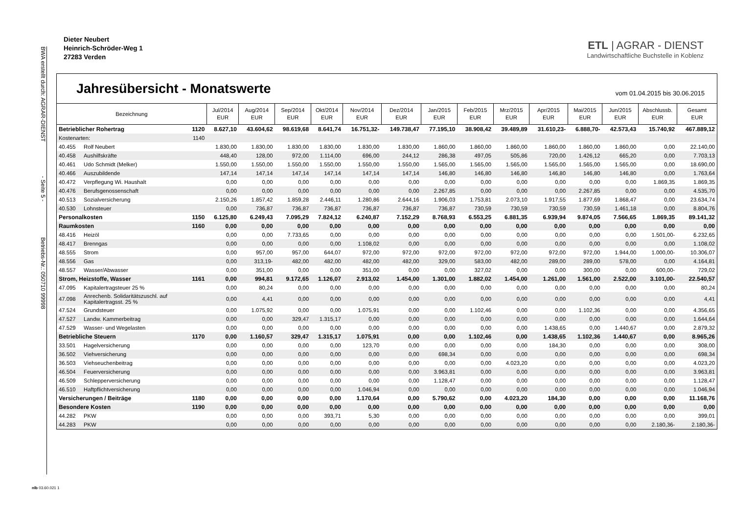BWA erstellt durch: AGRAR-DIENST - Seite 5 - Betriebs-Nr.: 050710 99998
Dieter Neubert
Heinrich-Schröder-Weg 1
27283 Verden
ETL | AGRAR - DIENST
Landwirtschaftliche Buchstelle in Koblenz
Jahresübersicht - Monatswerte
vom 01.04.2015 bis 30.06.2015
| Bezeichnung | | | Jul/2014 EUR | Aug/2014 EUR | Sep/2014 EUR | Okt/2014 EUR | Nov/2014 EUR | Dez/2014 EUR | Jan/2015 EUR | Feb/2015 EUR | Mrz/2015 EUR | Apr/2015 EUR | Mai/2015 EUR | Jun/2015 EUR | Abschlussb. EUR | Gesamt EUR |
| --- | --- | --- | --- | --- | --- | --- | --- | --- | --- | --- | --- | --- | --- | --- | --- | --- |
| Betrieblicher Rohertrag | | 1120 | 8.627,10 | 43.604,62 | 98.619,68 | 8.641,74 | 16.751,32- | 149.738,47 | 77.195,10 | 38.908,42 | 39.489,89 | 31.610,23- | 6.888,70- | 42.573,43 | 15.740,92 | 467.889,12 |
| Kostenarten: | | 1140 | | | | | | | | | | | | | | |
| 40.455 | Rolf Neubert | | 1.830,00 | 1.830,00 | 1.830,00 | 1.830,00 | 1.830,00 | 1.830,00 | 1.860,00 | 1.860,00 | 1.860,00 | 1.860,00 | 1.860,00 | 1.860,00 | 0,00 | 22.140,00 |
| 40.458 | Aushilfskräfte | | 448,40 | 128,00 | 972,00 | 1.114,00 | 696,00 | 244,12 | 286,38 | 497,05 | 505,86 | 720,00 | 1.426,12 | 665,20 | 0,00 | 7.703,13 |
| 40.461 | Udo Schmidt (Melker) | | 1.550,00 | 1.550,00 | 1.550,00 | 1.550,00 | 1.550,00 | 1.550,00 | 1.565,00 | 1.565,00 | 1.565,00 | 1.565,00 | 1.565,00 | 1.565,00 | 0,00 | 18.690,00 |
| 40.466 | Auszubildende | | 147,14 | 147,14 | 147,14 | 147,14 | 147,14 | 147,14 | 146,80 | 146,80 | 146,80 | 146,80 | 146,80 | 146,80 | 0,00 | 1.763,64 |
| 40.472 | Verpflegung Wi. Haushalt | | 0,00 | 0,00 | 0,00 | 0,00 | 0,00 | 0,00 | 0,00 | 0,00 | 0,00 | 0,00 | 0,00 | 0,00 | 1.869,35 | 1.869,35 |
| 40.476 | Berufsgenossenschaft | | 0,00 | 0,00 | 0,00 | 0,00 | 0,00 | 0,00 | 2.267,85 | 0,00 | 0,00 | 0,00 | 2.267,85 | 0,00 | 0,00 | 4.535,70 |
| 40.513 | Sozialversicherung | | 2.150,26 | 1.857,42 | 1.859,28 | 2.446,11 | 1.280,86 | 2.644,16 | 1.906,03 | 1.753,81 | 2.073,10 | 1.917,55 | 1.877,69 | 1.868,47 | 0,00 | 23.634,74 |
| 40.530 | Lohnsteuer | | 0,00 | 736,87 | 736,87 | 736,87 | 736,87 | 736,87 | 736,87 | 730,59 | 730,59 | 730,59 | 730,59 | 1.461,18 | 0,00 | 8.804,76 |
| Personalkosten | | 1150 | 6.125,80 | 6.249,43 | 7.095,29 | 7.824,12 | 6.240,87 | 7.152,29 | 8.768,93 | 6.553,25 | 6.881,35 | 6.939,94 | 9.874,05 | 7.566,65 | 1.869,35 | 89.141,32 |
| Raumkosten | | 1160 | 0,00 | 0,00 | 0,00 | 0,00 | 0,00 | 0,00 | 0,00 | 0,00 | 0,00 | 0,00 | 0,00 | 0,00 | 0,00 | 0,00 |
| 48.416 | Heizöl | | 0,00 | 0,00 | 7.733,65 | 0,00 | 0,00 | 0,00 | 0,00 | 0,00 | 0,00 | 0,00 | 0,00 | 0,00 | 1.501,00- | 6.232,65 |
| 48.417 | Brenngas | | 0,00 | 0,00 | 0,00 | 0,00 | 1.108,02 | 0,00 | 0,00 | 0,00 | 0,00 | 0,00 | 0,00 | 0,00 | 0,00 | 1.108,02 |
| 48.555 | Strom | | 0,00 | 957,00 | 957,00 | 644,07 | 972,00 | 972,00 | 972,00 | 972,00 | 972,00 | 972,00 | 972,00 | 1.944,00 | 1.000,00- | 10.306,07 |
| 48.556 | Gas | | 0,00 | 313,19- | 482,00 | 482,00 | 482,00 | 482,00 | 329,00 | 583,00 | 482,00 | 289,00 | 289,00 | 578,00 | 0,00 | 4.164,81 |
| 48.557 | Wasser/Abwasser | | 0,00 | 351,00 | 0,00 | 0,00 | 351,00 | 0,00 | 0,00 | 327,02 | 0,00 | 0,00 | 300,00 | 0,00 | 600,00- | 729,02 |
| Strom, Heizstoffe, Wasser | | 1161 | 0,00 | 994,81 | 9.172,65 | 1.126,07 | 2.913,02 | 1.454,00 | 1.301,00 | 1.882,02 | 1.454,00 | 1.261,00 | 1.561,00 | 2.522,00 | 3.101,00- | 22.540,57 |
| 47.095 | Kapitalertragsteuer 25 % | | 0,00 | 80,24 | 0,00 | 0,00 | 0,00 | 0,00 | 0,00 | 0,00 | 0,00 | 0,00 | 0,00 | 0,00 | 0,00 | 80,24 |
| 47.098 | Anrechenb. Solidaritätszuschl. auf Kapitalertragsst. 25 % | | 0,00 | 4,41 | 0,00 | 0,00 | 0,00 | 0,00 | 0,00 | 0,00 | 0,00 | 0,00 | 0,00 | 0,00 | 0,00 | 4,41 |
| 47.524 | Grundsteuer | | 0,00 | 1.075,92 | 0,00 | 0,00 | 1.075,91 | 0,00 | 0,00 | 1.102,46 | 0,00 | 0,00 | 1.102,36 | 0,00 | 0,00 | 4.356,65 |
| 47.527 | Landw. Kammerbeitrag | | 0,00 | 0,00 | 329,47 | 1.315,17 | 0,00 | 0,00 | 0,00 | 0,00 | 0,00 | 0,00 | 0,00 | 0,00 | 0,00 | 1.644,64 |
| 47.529 | Wasser- und Wegelasten | | 0,00 | 0,00 | 0,00 | 0,00 | 0,00 | 0,00 | 0,00 | 0,00 | 0,00 | 1.438,65 | 0,00 | 1.440,67 | 0,00 | 2.879,32 |
| Betriebliche Steuern | | 1170 | 0,00 | 1.160,57 | 329,47 | 1.315,17 | 1.075,91 | 0,00 | 0,00 | 1.102,46 | 0,00 | 1.438,65 | 1.102,36 | 1.440,67 | 0,00 | 8.965,26 |
| 33.501 | Hagelversicherung | | 0,00 | 0,00 | 0,00 | 0,00 | 123,70 | 0,00 | 0,00 | 0,00 | 0,00 | 184,30 | 0,00 | 0,00 | 0,00 | 308,00 |
| 36.502 | Viehversicherung | | 0,00 | 0,00 | 0,00 | 0,00 | 0,00 | 0,00 | 698,34 | 0,00 | 0,00 | 0,00 | 0,00 | 0,00 | 0,00 | 698,34 |
| 36.503 | Viehseuchenbeitrag | | 0,00 | 0,00 | 0,00 | 0,00 | 0,00 | 0,00 | 0,00 | 0,00 | 4.023,20 | 0,00 | 0,00 | 0,00 | 0,00 | 4.023,20 |
| 46.504 | Feuerversicherung | | 0,00 | 0,00 | 0,00 | 0,00 | 0,00 | 0,00 | 3.963,81 | 0,00 | 0,00 | 0,00 | 0,00 | 0,00 | 0,00 | 3.963,81 |
| 46.509 | Schlepperversicherung | | 0,00 | 0,00 | 0,00 | 0,00 | 0,00 | 0,00 | 1.128,47 | 0,00 | 0,00 | 0,00 | 0,00 | 0,00 | 0,00 | 1.128,47 |
| 46.510 | Haftpflichtversicherung | | 0,00 | 0,00 | 0,00 | 0,00 | 1.046,94 | 0,00 | 0,00 | 0,00 | 0,00 | 0,00 | 0,00 | 0,00 | 0,00 | 1.046,94 |
| Versicherungen / Beiträge | | 1180 | 0,00 | 0,00 | 0,00 | 0,00 | 1.170,64 | 0,00 | 5.790,62 | 0,00 | 4.023,20 | 184,30 | 0,00 | 0,00 | 0,00 | 11.168,76 |
| Besondere Kosten | | 1190 | 0,00 | 0,00 | 0,00 | 0,00 | 0,00 | 0,00 | 0,00 | 0,00 | 0,00 | 0,00 | 0,00 | 0,00 | 0,00 | 0,00 |
| 44.282 | PKW | | 0,00 | 0,00 | 0,00 | 393,71 | 5,30 | 0,00 | 0,00 | 0,00 | 0,00 | 0,00 | 0,00 | 0,00 | 0,00 | 399,01 |
| 44.283 | PKW | | 0,00 | 0,00 | 0,00 | 0,00 | 0,00 | 0,00 | 0,00 | 0,00 | 0,00 | 0,00 | 0,00 | 0,00 | 2.180,36- | 2.180,36- |
nlb 03.60.021 1